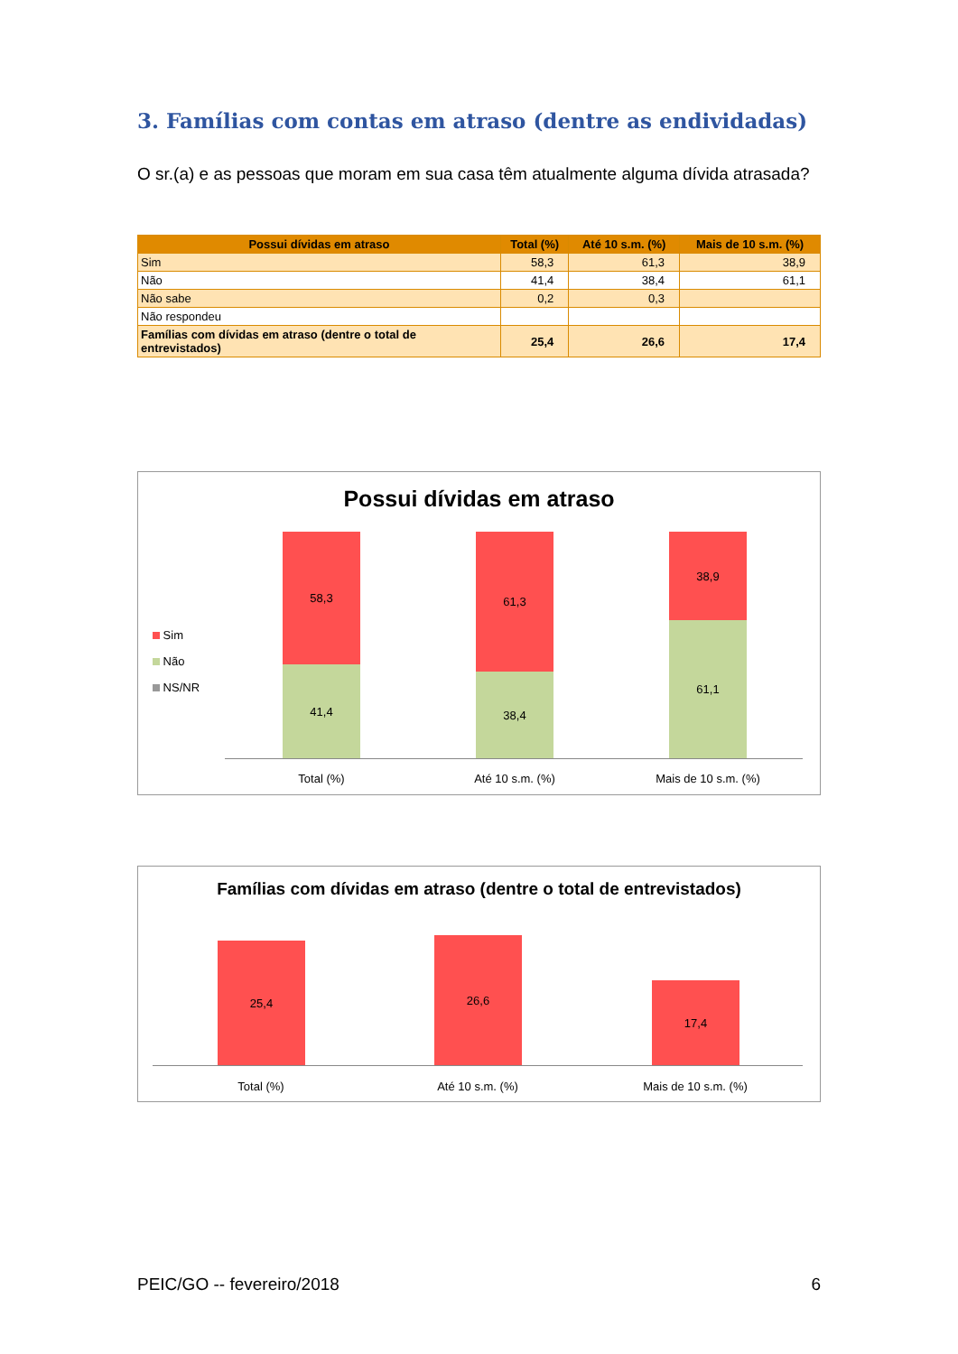3. Famílias com contas em atraso (dentre as endividadas)
O sr.(a) e as pessoas que moram em sua casa têm atualmente alguma dívida atrasada?
| Possui dívidas em atraso | Total (%) | Até 10 s.m. (%) | Mais de 10 s.m. (%) |
| --- | --- | --- | --- |
| Sim | 58,3 | 61,3 | 38,9 |
| Não | 41,4 | 38,4 | 61,1 |
| Não sabe | 0,2 | 0,3 | |
| Não respondeu | | | |
| Famílias com dívidas em atraso (dentre o total de entrevistados) | 25,4 | 26,6 | 17,4 |
Possui dívidas em atraso
Sim
Não
NS/NR
58,3
41,4
61,3
38,4
38,9
61,1
Total (%) Até 10 s.m. (%) Mais de 10 s.m. (%)
Famílias com dívidas em atraso (dentre o total de entrevistados)
25,4 26,6
17,4
Total (%) Até 10 s.m. (%) Mais de 10 s.m. (%)
PEIC/GO -- fevereiro/2018 6